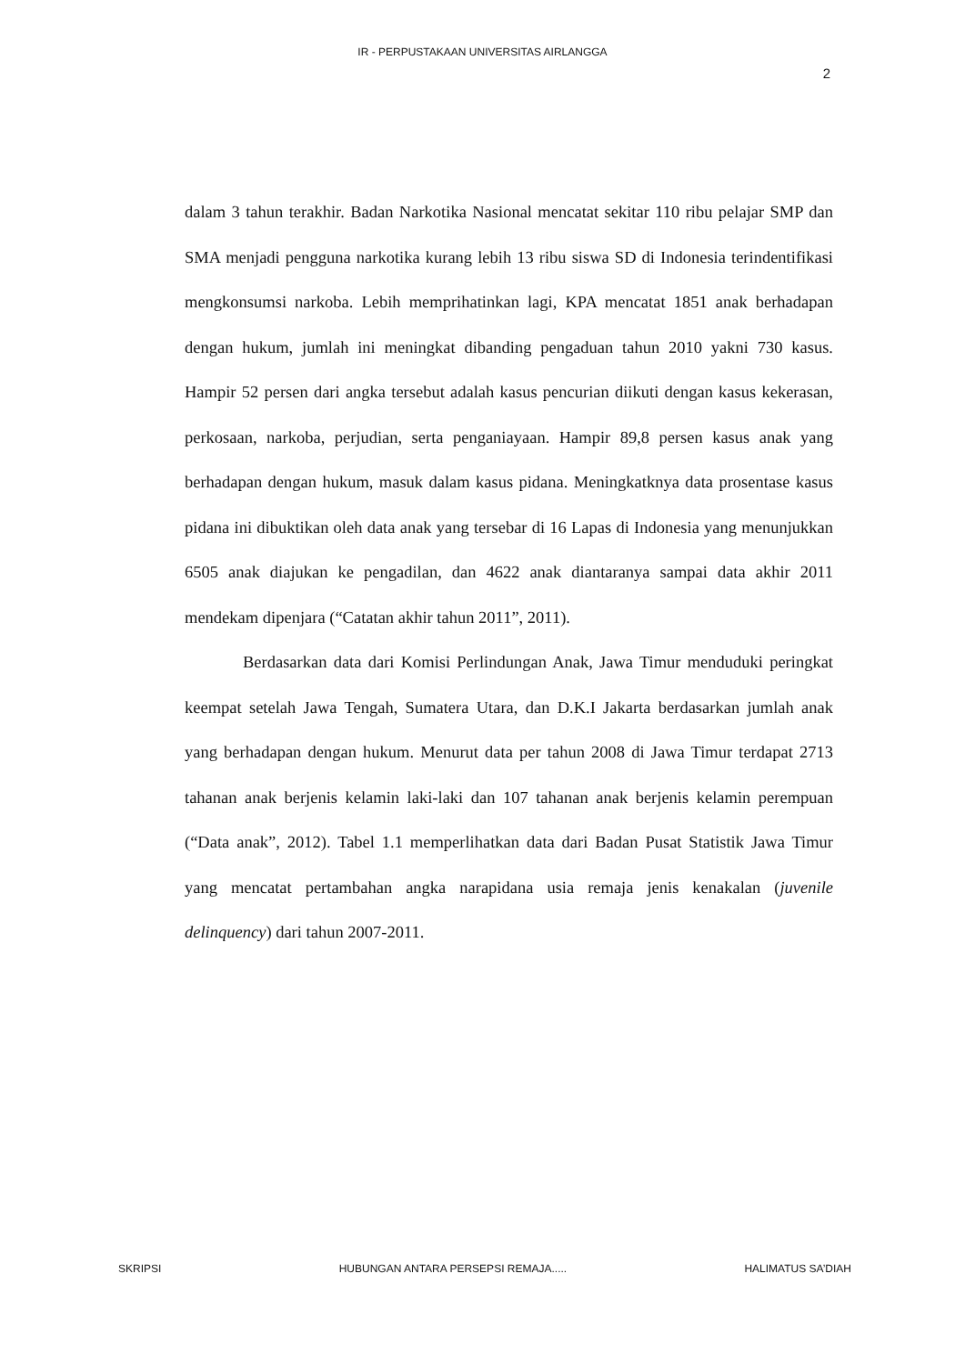IR - PERPUSTAKAAN UNIVERSITAS AIRLANGGA
2
dalam 3 tahun terakhir. Badan Narkotika Nasional mencatat sekitar 110 ribu pelajar SMP dan SMA menjadi pengguna narkotika kurang lebih 13 ribu siswa SD di Indonesia terindentifikasi mengkonsumsi narkoba. Lebih memprihatinkan lagi, KPA mencatat 1851 anak berhadapan dengan hukum, jumlah ini meningkat dibanding pengaduan tahun 2010 yakni 730 kasus. Hampir 52 persen dari angka tersebut adalah kasus pencurian diikuti dengan kasus kekerasan, perkosaan, narkoba, perjudian, serta penganiayaan. Hampir 89,8 persen kasus anak yang berhadapan dengan hukum, masuk dalam kasus pidana. Meningkatknya data prosentase kasus pidana ini dibuktikan oleh data anak yang tersebar di 16 Lapas di Indonesia yang menunjukkan 6505 anak diajukan ke pengadilan, dan 4622 anak diantaranya sampai data akhir 2011 mendekam dipenjara (“Catatan akhir tahun 2011”, 2011).
Berdasarkan data dari Komisi Perlindungan Anak, Jawa Timur menduduki peringkat keempat setelah Jawa Tengah, Sumatera Utara, dan D.K.I Jakarta berdasarkan jumlah anak yang berhadapan dengan hukum. Menurut data per tahun 2008 di Jawa Timur terdapat 2713 tahanan anak berjenis kelamin laki-laki dan 107 tahanan anak berjenis kelamin perempuan (“Data anak”, 2012). Tabel 1.1 memperlihatkan data dari Badan Pusat Statistik Jawa Timur yang mencatat pertambahan angka narapidana usia remaja jenis kenakalan (juvenile delinquency) dari tahun 2007-2011.
SKRIPSI HUBUNGAN ANTARA PERSEPSI REMAJA..... HALIMATUS SA’DIAH